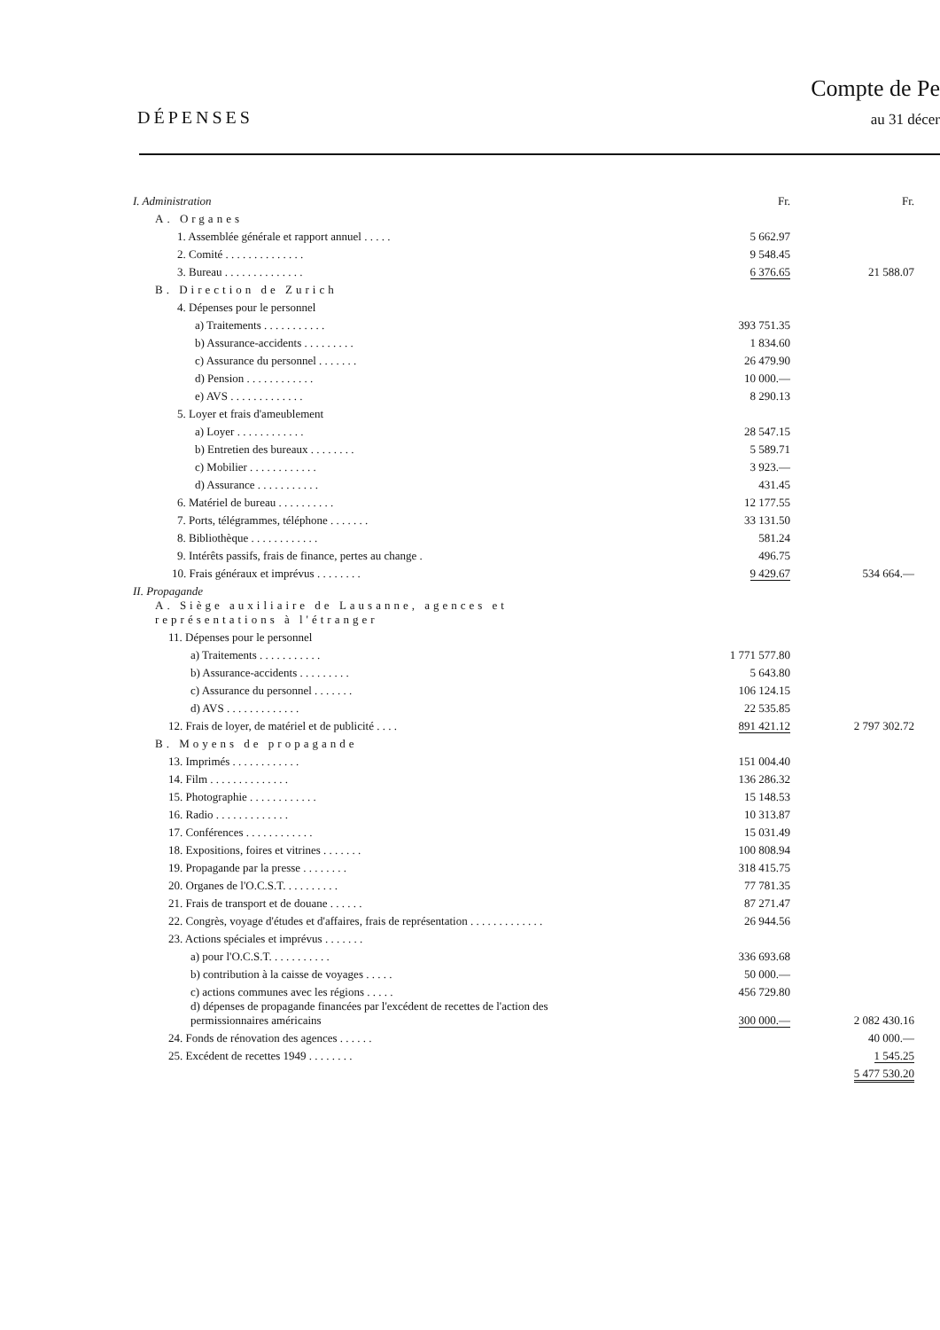DÉPENSES
Compte de Pe
au 31 décer
| I. Administration | Fr. | Fr. |
| A. Organes | | |
| 1. Assemblée générale et rapport annuel . . . . . | 5 662.97 | |
| 2. Comité . . . . . . . . . . . . . . | 9 548.45 | |
| 3. Bureau . . . . . . . . . . . . . . | 6 376.65 | 21 588.07 |
| B. Direction de Zurich | | |
| 4. Dépenses pour le personnel | | |
| a) Traitements . . . . . . . . . . . | 393 751.35 | |
| b) Assurance-accidents . . . . . . . . . | 1 834.60 | |
| c) Assurance du personnel . . . . . . . | 26 479.90 | |
| d) Pension . . . . . . . . . . . . | 10 000.— | |
| e) AVS . . . . . . . . . . . . . | 8 290.13 | |
| 5. Loyer et frais d'ameublement | | |
| a) Loyer . . . . . . . . . . . . | 28 547.15 | |
| b) Entretien des bureaux . . . . . . . . | 5 589.71 | |
| c) Mobilier . . . . . . . . . . . . | 3 923.— | |
| d) Assurance . . . . . . . . . . . | 431.45 | |
| 6. Matériel de bureau . . . . . . . . . . | 12 177.55 | |
| 7. Ports, télégrammes, téléphone . . . . . . . | 33 131.50 | |
| 8. Bibliothèque . . . . . . . . . . . . | 581.24 | |
| 9. Intérêts passifs, frais de finance, pertes au change . | 496.75 | |
| 10. Frais généraux et imprévus . . . . . . . . | 9 429.67 | 534 664.— |
| II. Propagande | | |
| A. Siège auxiliaire de Lausanne, agences et représentations à l'étranger | | |
| 11. Dépenses pour le personnel | | |
| a) Traitements . . . . . . . . . . . | 1 771 577.80 | |
| b) Assurance-accidents . . . . . . . . . | 5 643.80 | |
| c) Assurance du personnel . . . . . . . | 106 124.15 | |
| d) AVS . . . . . . . . . . . . . | 22 535.85 | |
| 12. Frais de loyer, de matériel et de publicité . . . . | 891 421.12 | 2 797 302.72 |
| B. Moyens de propagande | | |
| 13. Imprimés . . . . . . . . . . . . | 151 004.40 | |
| 14. Film . . . . . . . . . . . . . . | 136 286.32 | |
| 15. Photographie . . . . . . . . . . . . | 15 148.53 | |
| 16. Radio . . . . . . . . . . . . . | 10 313.87 | |
| 17. Conférences . . . . . . . . . . . . | 15 031.49 | |
| 18. Expositions, foires et vitrines . . . . . . . | 100 808.94 | |
| 19. Propagande par la presse . . . . . . . . | 318 415.75 | |
| 20. Organes de l'O.C.S.T. . . . . . . . . . | 77 781.35 | |
| 21. Frais de transport et de douane . . . . . . | 87 271.47 | |
| 22. Congrès, voyage d'études et d'affaires, frais de représentation . . . . . . . . . . . . . | 26 944.56 | |
| 23. Actions spéciales et imprévus . . . . . . . | | |
| a) pour l'O.C.S.T. . . . . . . . . . . | 336 693.68 | |
| b) contribution à la caisse de voyages . . . . . | 50 000.— | |
| c) actions communes avec les régions . . . . . | 456 729.80 | |
| d) dépenses de propagande financées par l'excédent de recettes de l'action des permissionnaires américains | 300 000.— | 2 082 430.16 |
| 24. Fonds de rénovation des agences . . . . . . | | 40 000.— |
| 25. Excédent de recettes 1949 . . . . . . . . | | 1 545.25 |
| | | 5 477 530.20 |